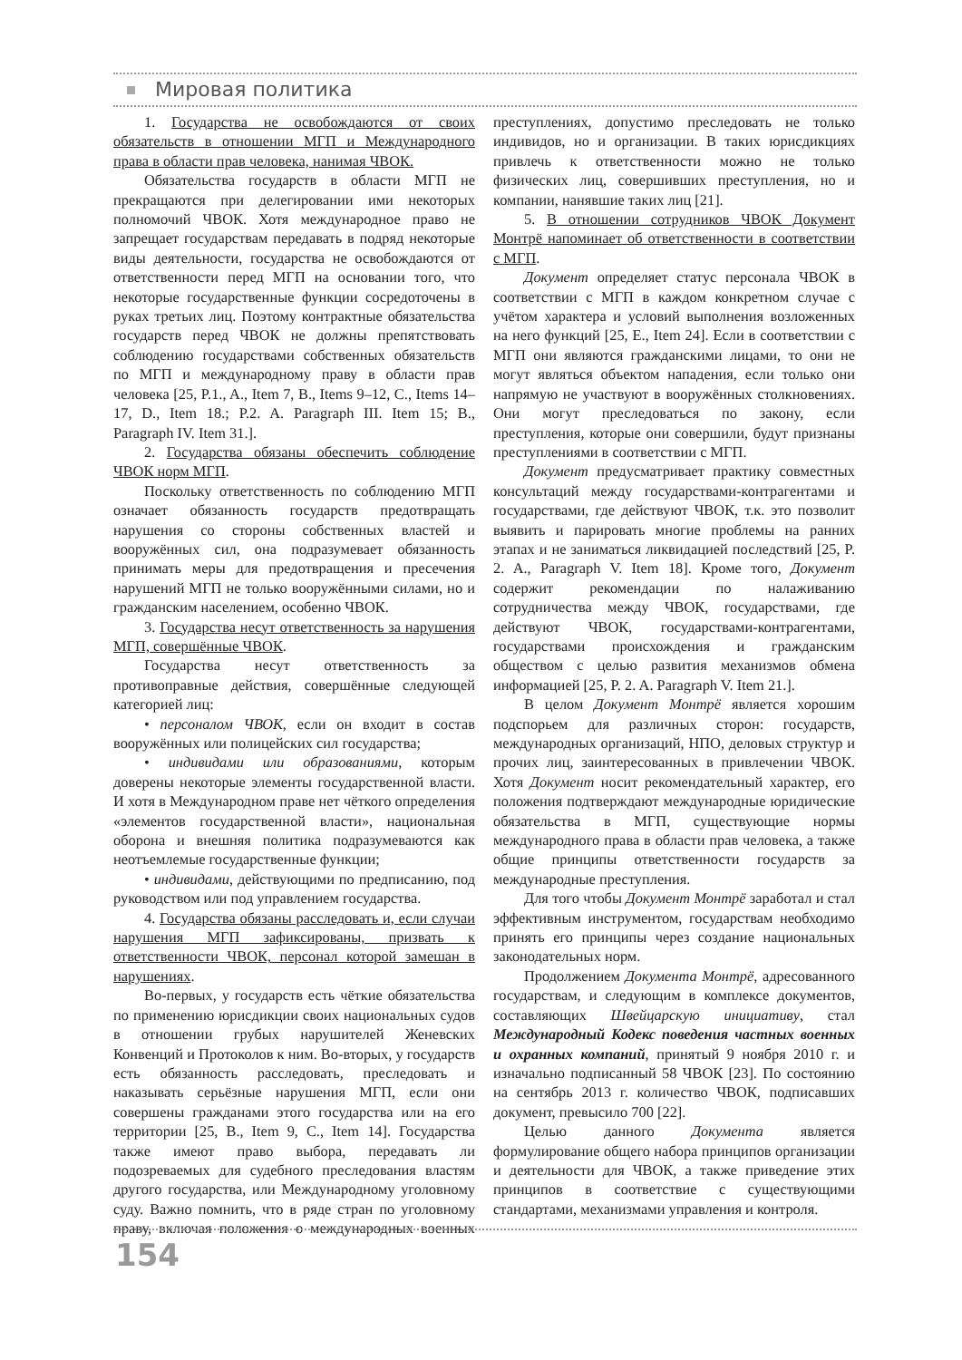Мировая политика
1. Государства не освобождаются от своих обязательств в отношении МГП и Международного права в области прав человека, нанимая ЧВОК.
Обязательства государств в области МГП не прекращаются при делегировании ими некоторых полномочий ЧВОК. Хотя международное право не запрещает государствам передавать в подряд некоторые виды деятельности, государства не освобождаются от ответственности перед МГП на основании того, что некоторые государственные функции сосредоточены в руках третьих лиц. Поэтому контрактные обязательства государств перед ЧВОК не должны препятствовать соблюдению государствами собственных обязательств по МГП и международному праву в области прав человека [25, P.1., A., Item 7, B., Items 9–12, C., Items 14–17, D., Item 18.; P.2. A. Paragraph III. Item 15; B., Paragraph IV. Item 31.].
2. Государства обязаны обеспечить соблюдение ЧВОК норм МГП.
Поскольку ответственность по соблюдению МГП означает обязанность государств предотвращать нарушения со стороны собственных властей и вооружённых сил, она подразумевает обязанность принимать меры для предотвращения и пресечения нарушений МГП не только вооружёнными силами, но и гражданским населением, особенно ЧВОК.
3. Государства несут ответственность за нарушения МГП, совершённые ЧВОК.
Государства несут ответственность за противоправные действия, совершённые следующей категорией лиц:
• персоналом ЧВОК, если он входит в состав вооружённых или полицейских сил государства;
• индивидами или образованиями, которым доверены некоторые элементы государственной власти. И хотя в Международном праве нет чёткого определения «элементов государственной власти», национальная оборона и внешняя политика подразумеваются как неотъемлемые государственные функции;
• индивидами, действующими по предписанию, под руководством или под управлением государства.
4. Государства обязаны расследовать и, если случаи нарушения МГП зафиксированы, призвать к ответственности ЧВОК, персонал которой замешан в нарушениях.
Во-первых, у государств есть чёткие обязательства по применению юрисдикции своих национальных судов в отношении грубых нарушителей Женевских Конвенций и Протоколов к ним. Во-вторых, у государств есть обязанность расследовать, преследовать и наказывать серьёзные нарушения МГП, если они совершены гражданами этого государства или на его территории [25, B., Item 9, C., Item 14]. Государства также имеют право выбора, передавать ли подозреваемых для судебного преследования властям другого государства, или Международному уголовному суду. Важно помнить, что в ряде стран по уголовному праву, включая положения о международных военных преступлениях, допустимо преследовать не только индивидов, но и организации. В таких юрисдикциях привлечь к ответственности можно не только физических лиц, совершивших преступления, но и компании, нанявшие таких лиц [21].
5. В отношении сотрудников ЧВОК Документ Монтрё напоминает об ответственности в соответствии с МГП.
Документ определяет статус персонала ЧВОК в соответствии с МГП в каждом конкретном случае с учётом характера и условий выполнения возложенных на него функций [25, E., Item 24]. Если в соответствии с МГП они являются гражданскими лицами, то они не могут являться объектом нападения, если только они напрямую не участвуют в вооружённых столкновениях. Они могут преследоваться по закону, если преступления, которые они совершили, будут признаны преступлениями в соответствии с МГП.
Документ предусматривает практику совместных консультаций между государствами-контрагентами и государствами, где действуют ЧВОК, т.к. это позволит выявить и парировать многие проблемы на ранних этапах и не заниматься ликвидацией последствий [25, P. 2. A., Paragraph V. Item 18]. Кроме того, Документ содержит рекомендации по налаживанию сотрудничества между ЧВОК, государствами, где действуют ЧВОК, государствами-контрагентами, государствами происхождения и гражданским обществом с целью развития механизмов обмена информацией [25, P. 2. A. Paragraph V. Item 21.].
В целом Документ Монтрё является хорошим подспорьем для различных сторон: государств, международных организаций, НПО, деловых структур и прочих лиц, заинтересованных в привлечении ЧВОК. Хотя Документ носит рекомендательный характер, его положения подтверждают международные юридические обязательства в МГП, существующие нормы международного права в области прав человека, а также общие принципы ответственности государств за международные преступления.
Для того чтобы Документ Монтрё заработал и стал эффективным инструментом, государствам необходимо принять его принципы через создание национальных законодательных норм.
Продолжением Документа Монтрё, адресованного государствам, и следующим в комплексе документов, составляющих Швейцарскую инициативу, стал Международный Кодекс поведения частных военных и охранных компаний, принятый 9 ноября 2010 г. и изначально подписанный 58 ЧВОК [23]. По состоянию на сентябрь 2013 г. количество ЧВОК, подписавших документ, превысило 700 [22].
Целью данного Документа является формулирование общего набора принципов организации и деятельности для ЧВОК, а также приведение этих принципов в соответствие с существующими стандартами, механизмами управления и контроля.
154